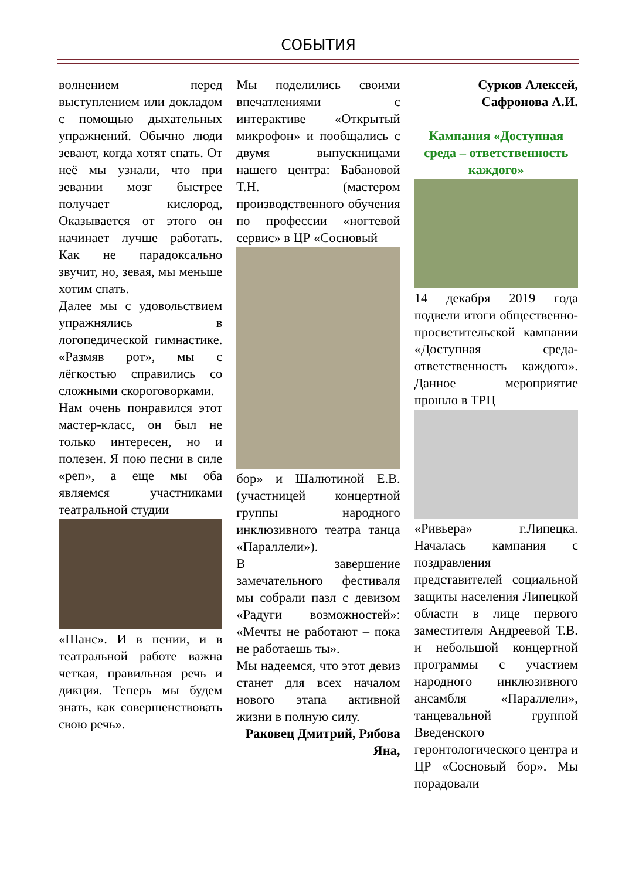СОБЫТИЯ
волнением перед выступлением или докладом с помощью дыхательных упражнений. Обычно люди зевают, когда хотят спать. От неё мы узнали, что при зевании мозг быстрее получает кислород, Оказывается от этого он начинает лучше работать. Как не парадоксально звучит, но, зевая, мы меньше хотим спать.
Далее мы с удовольствием упражнялись в логопедической гимнастике. «Размяв рот», мы с лёгкостью справились со сложными скороговорками.
Нам очень понравился этот мастер-класс, он был не только интересен, но и полезен. Я пою песни в силе «реп», а еще мы оба являемся участниками театральной студии
«Шанс». И в пении, и в театральной работе важна четкая, правильная речь и дикция. Теперь мы будем знать, как совершенствовать свою речь».
Мы поделились своими впечатлениями с интерактиве «Открытый микрофон» и пообщались с двумя выпускницами нашего центра: Бабановой Т.Н. (мастером производственного обучения по профессии «ногтевой сервис» в ЦР «Сосновый
бор» и Шалютиной Е.В.(участницей концертной группы народного инклюзивного театра танца «Параллели»).
В завершение замечательного фестиваля мы собрали пазл с девизом «Радуги возможностей»: «Мечты не работают – пока не работаешь ты».
Мы надеемся, что этот девиз станет для всех началом нового этапа активной жизни в полную силу.
Раковец Дмитрий, Рябова Яна,
Сурков Алексей, Сафронова А.И.
Кампания «Доступная среда – ответственность каждого»
14 декабря 2019 года подвели итоги общественно-просветительской кампании «Доступная среда-ответственность каждого». Данное мероприятие прошло в ТРЦ
«Ривьера» г.Липецка. Началась кампания с поздравления представителей социальной защиты населения Липецкой области в лице первого заместителя Андреевой Т.В. и небольшой концертной программы с участием народного инклюзивного ансамбля «Параллели», танцевальной группой Введенского геронтологического центра и ЦР «Сосновый бор». Мы порадовали